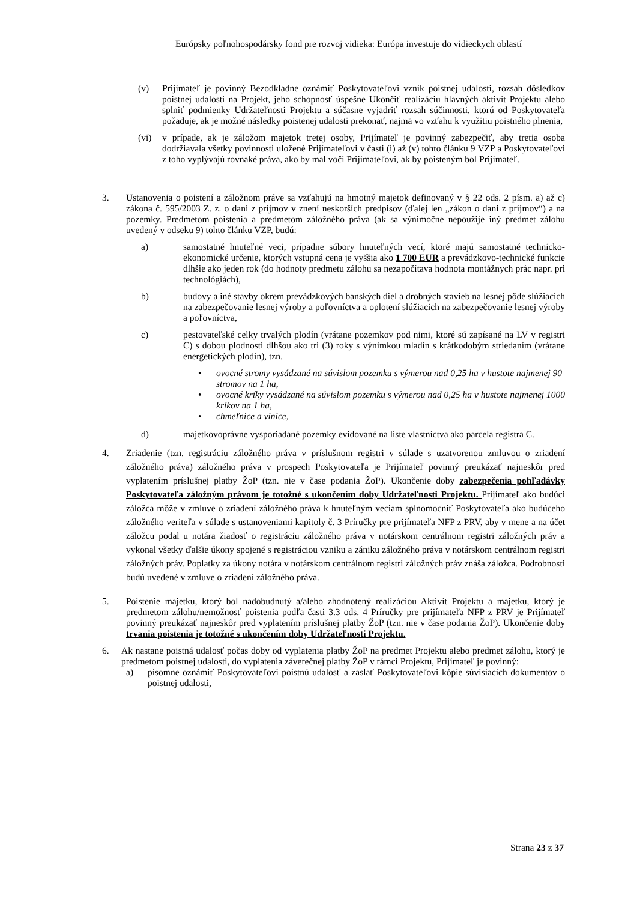Európsky poľnohospodársky fond pre rozvoj vidieka: Európa investuje do vidieckych oblastí
(v) Prijímateľ je povinný Bezodkladne oznámiť Poskytovateľovi vznik poistnej udalosti, rozsah dôsledkov poistnej udalosti na Projekt, jeho schopnosť úspešne Ukončiť realizáciu hlavných aktivít Projektu alebo splniť podmienky Udržateľnosti Projektu a súčasne vyjadriť rozsah súčinnosti, ktorú od Poskytovateľa požaduje, ak je možné následky poistenej udalosti prekonať, najmä vo vzťahu k využitiu poistného plnenia,
(vi) v prípade, ak je záložom majetok tretej osoby, Prijímateľ je povinný zabezpečiť, aby tretia osoba dodržiavala všetky povinnosti uložené Prijímateľovi v časti (i) až (v) tohto článku 9 VZP a Poskytovateľovi z toho vyplývajú rovnaké práva, ako by mal voči Prijímateľovi, ak by poisteným bol Prijímateľ.
3. Ustanovenia o poistení a záložnom práve sa vzťahujú na hmotný majetok definovaný v § 22 ods. 2 písm. a) až c) zákona č. 595/2003 Z. z. o dani z príjmov v znení neskorších predpisov (ďalej len „zákon o dani z príjmov“) a na pozemky. Predmetom poistenia a predmetom záložného práva (ak sa výnimočne nepoužije iný predmet zálohu uvedený v odseku 9) tohto článku VZP, budú:
a) samostatné hnuteľné veci, prípadne súbory hnuteľných vecí, ktoré majú samostatné technicko-ekonomické určenie, ktorých vstupná cena je vyššia ako 1 700 EUR a prevádzkovo-technické funkcie dlhšie ako jeden rok (do hodnoty predmetu zálohu sa nezapočítava hodnota montážnych prác napr. pri technológiách),
b) budovy a iné stavby okrem prevádzkových banských diel a drobných stavieb na lesnej pôde slúžiacich na zabezpečovanie lesnej výroby a poľovníctva a oplotení slúžiacich na zabezpečovanie lesnej výroby a poľovníctva,
c) pestovateľské celky trvalých plodín (vrátane pozemkov pod nimi, ktoré sú zapísané na LV v registri C) s dobou plodnosti dlhšou ako tri (3) roky s výnimkou mladín s krátkodobým striedaním (vrátane energetických plodín), tzn.
• ovocné stromy vysádzané na súvislom pozemku s výmerou nad 0,25 ha v hustote najmenej 90 stromov na 1 ha,
• ovocné kríky vysádzané na súvislom pozemku s výmerou nad 0,25 ha v hustote najmenej 1000 kríkov na 1 ha,
• chmeľnice a vinice,
d) majetkovoprávne vysporiadané pozemky evidované na liste vlastníctva ako parcela registra C.
4. Zriadenie (tzn. registráciu záložného práva v príslušnom registri v súlade s uzatvorenou zmluvou o zriadení záložného práva) záložného práva v prospech Poskytovateľa je Prijímateľ povinný preukázať najneskôr pred vyplatením príslušnej platby ŽoP (tzn. nie v čase podania ŽoP). Ukončenie doby zabezpečenia pohľadávky Poskytovateľa záložným právom je totožné s ukončením doby Udržateľnosti Projektu. Prijímateľ ako budúci záložca môže v zmluve o zriadení záložného práva k hnuteľným veciam splnomocniť Poskytovateľa ako budúceho záložného veriteľa v súlade s ustanoveniami kapitoly č. 3 Príručky pre prijímateľa NFP z PRV, aby v mene a na účet záložcu podal u notára žiadosť o registráciu záložného práva v notárskom centrálnom registri záložných práv a vykonal všetky ďalšie úkony spojené s registráciou vzniku a zániku záložného práva v notárskom centrálnom registri záložných práv. Poplatky za úkony notára v notárskom centrálnom registri záložných práv znáša záložca. Podrobnosti budú uvedené v zmluve o zriadení záložného práva.
5. Poistenie majetku, ktorý bol nadobudnutý a/alebo zhodnotený realizáciou Aktivít Projektu a majetku, ktorý je predmetom zálohu/nemožnosť poistenia podľa časti 3.3 ods. 4 Príručky pre prijímateľa NFP z PRV je Prijímateľ povinný preukázať najneskôr pred vyplatením príslušnej platby ŽoP (tzn. nie v čase podania ŽoP). Ukončenie doby trvania poistenia je totožné s ukončením doby Udržateľnosti Projektu.
6. Ak nastane poistná udalosť počas doby od vyplatenia platby ŽoP na predmet Projektu alebo predmet zálohu, ktorý je predmetom poistnej udalosti, do vyplatenia záverečnej platby ŽoP v rámci Projektu, Prijímateľ je povinný:
a) písomne oznámiť Poskytovateľovi poistnú udalosť a zaslať Poskytovateľovi kópie súvisiacich dokumentov o poistnej udalosti,
Strana 23 z 37